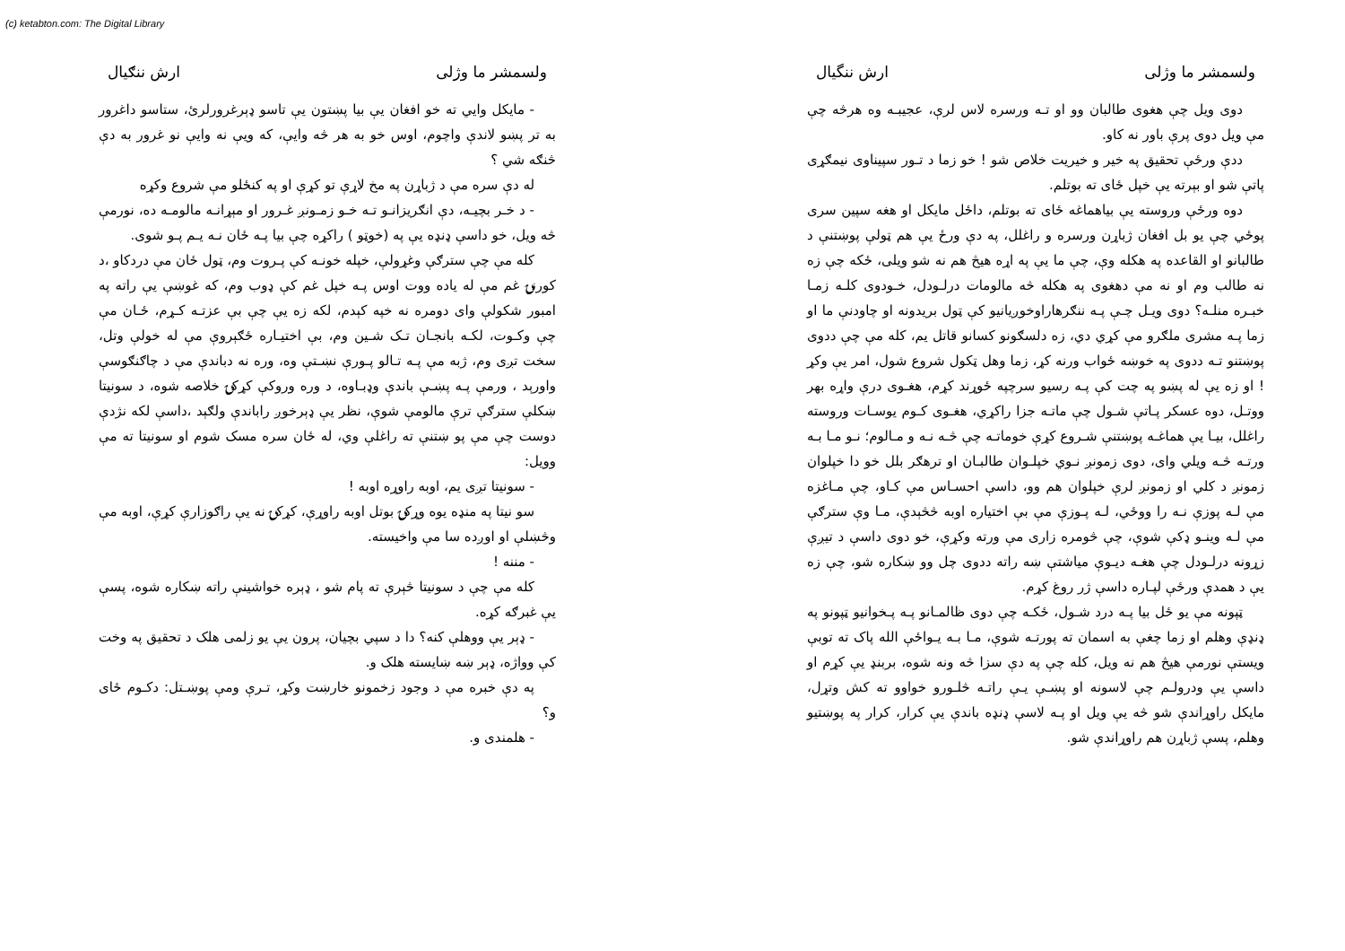(c) ketabton.com: The Digital Library
ولسمشر ما وژلی ارش ننگيال
دوی ويل چې هغوی طالبان وو او تـه ورسره لاس لرې، عجيبـه وه هرڅه چې مې ويل دوی پرې باور نه کاو.
ددې ورځې تحقيق په خير و خيريت خلاص شو ! خو زما د تـور سپيناوی نيمګړی پاتې شو او بېرته يې خپل ځای ته بوتلم.
دوه ورځې وروسته يې بياهماغه ځای ته بوتلم، داځل مايکل او هغه سپين سری پوځي چې يو بل افغان ژباړن ورسره و راغلل، په دې ورځ يې هم ټولې پوښتنې د طالبانو او القاعده په هکله وې، چې ما يې په اړه هيڅ هم نه شو ويلی، ځکه چې زه نه طالب وم او نه مې دهغوی په هکله څه مالومات درلـودل، خـودوی کلـه زمـا خبـره منلـه؟ دوی ويـل چـې پـه ننګرهاراوخوږيانيو کې ټول بريدونه او چاودنې ما او زما پـه مشری ملګرو مې کړي دي، زه دلسګونو کسانو قاتل يم، کله مې چې ددوی پوښتنو تـه ددوی په خوښه ځواب ورنه کړ، زما وهل ټکول شروع شول، امر يې وکړ ! او زه يې له پښو په چت کې پـه رسيو سرچپه ځوړند کړم، هغـوی درې واړه بهر ووتـل، دوه عسکر پـاتې شـول چې ماتـه جزا راکړي، هغـوی کـوم يوسـات وروسته راغلل، بيـا يې هماغـه پوښتنې شـروع کړې خوماتـه چې څـه نـه و مـالوم؛ نـو مـا بـه ورتـه څـه ويلي وای، دوی زمونږ نـوي خپلـوان طالبـان او ترهګر بلل خو دا خپلوان زمونږ د کلي او زمونږ لرې خپلوان هم وو، داسې احسـاس مې کـاو، چې مـاغزه مې لـه پوزې نـه را ووځي، لـه پـوزې مې بې اختياره اوبه څڅېدې، مـا وې سترګې مې لـه وينـو ډکې شوې، چې څومره زاری مې ورته وکړې، خو دوی داسې د تيږې زړونه درلـودل چې هغـه ديـوې مياشتې ښه راته ددوی چل وو ښکاره شو، چې زه يې د همدې ورځې لپـاره داسې ژر روغ کړم.
ټپونه مې يو ځل بيا پـه درد شـول، ځکـه چې دوی ظالمـانو پـه پـخوانيو ټپونو په ډنډې وهلم او زما چغې به اسمان ته پورتـه شوې، مـا بـه يـواځې الله پاک ته توبې ويستې نورمې هيڅ هم نه ويل، کله چې په دې سزا څه ونه شوه، بربنډ يې کړم او داسې يې ودرولـم چې لاسونه او پښـې يـې راتـه څلـورو خواوو ته کش وتړل، مايکل راوړاندې شو څه يې ويل او پـه لاسې ډنډه باندې يې کرار، کرار په پوښتيو وهلم، پسې ژباړن هم راوړاندې شو.
ولسمشر ما وژلی ارش ننګيال
- مايکل وايي ته خو افغان يې بيا پښتون يې تاسو ډېرغرورلرئ، ستاسو داغرور به تر پښو لاندې واچوم، اوس خو به هر څه وايې، که ويې نه وايې نو غرور به دې څنګه شي ؟
له دې سره مې د ژباړن په مخ لاړې تو کړې او په کنځلو مې شروع وکړه
- د خـر بچيـه، دې انګريزانـو تـه خـو زمـونږ غـرور او مېړانـه مالومـه ده، نورمې څه ويل، خو داسې ډنډه يې په (خوټو ) راکړه چې بيا پـه ځان نـه يـم پـو شوی.
کله مې چې سترګې وغړولې، خپله خونـه کې پـروت وم، ټول ځان مې دردکاو ،د کورنۍ غم مې له ياده ووت اوس پـه خپل غم کې ډوب وم، که غوښې يې راته په امبور شکولې وای دومره نه خپه کېدم، لکه زه يې چې بې عزتـه کـړم، ځـان مې چې وکـوت، لکـه بانجـان تـک شـين وم، بې اختيـاره ځګېروې مې له خولې وتل، سخت تږی وم، ژبه مې پـه تـالو پـورې نښـتې وه، وره نه دباندې مې د چاګنګوسې واورېد ، ورمې پـه پښـې باندې وډبـاوه، د وره وروکې کړکۍ خلاصه شوه، د سونيتا ښکلې سترګې ترې مالومې شوې، نظر يې ډېرخوږ راباندې ولګېد ،داسې لکه نژدې دوست چې مې پو ښتنې ته راغلې وي، له ځان سره مسک شوم او سونيتا ته مې وويل:
- سونيتا تږی يم، اوبه راوړه اوبه !
سو نيتا په منډه يوه وړکۍ بوتل اوبه راوړې، کړکۍ نه يې راګوزارې کړې، اوبه مې وڅښلې او اوږده سا مې واخيسته.
- مننه !
کله مې چې د سونيتا څېرې ته پام شو ، ډېره خواشينې راته ښکاره شوه، پسې يې غبرګه کړه.
- ډېر يې ووهلې کنه؟ دا د سپي بچيان، پرون يې يو زلمی هلک د تحقيق په وخت کې وواژه، ډېر ښه ښايسته هلک و.
په دې خبره مې د وجود زخمونو خارښت وکړ، تـرې ومې پوښـتل: دکـوم ځای و؟
- هلمندی و.